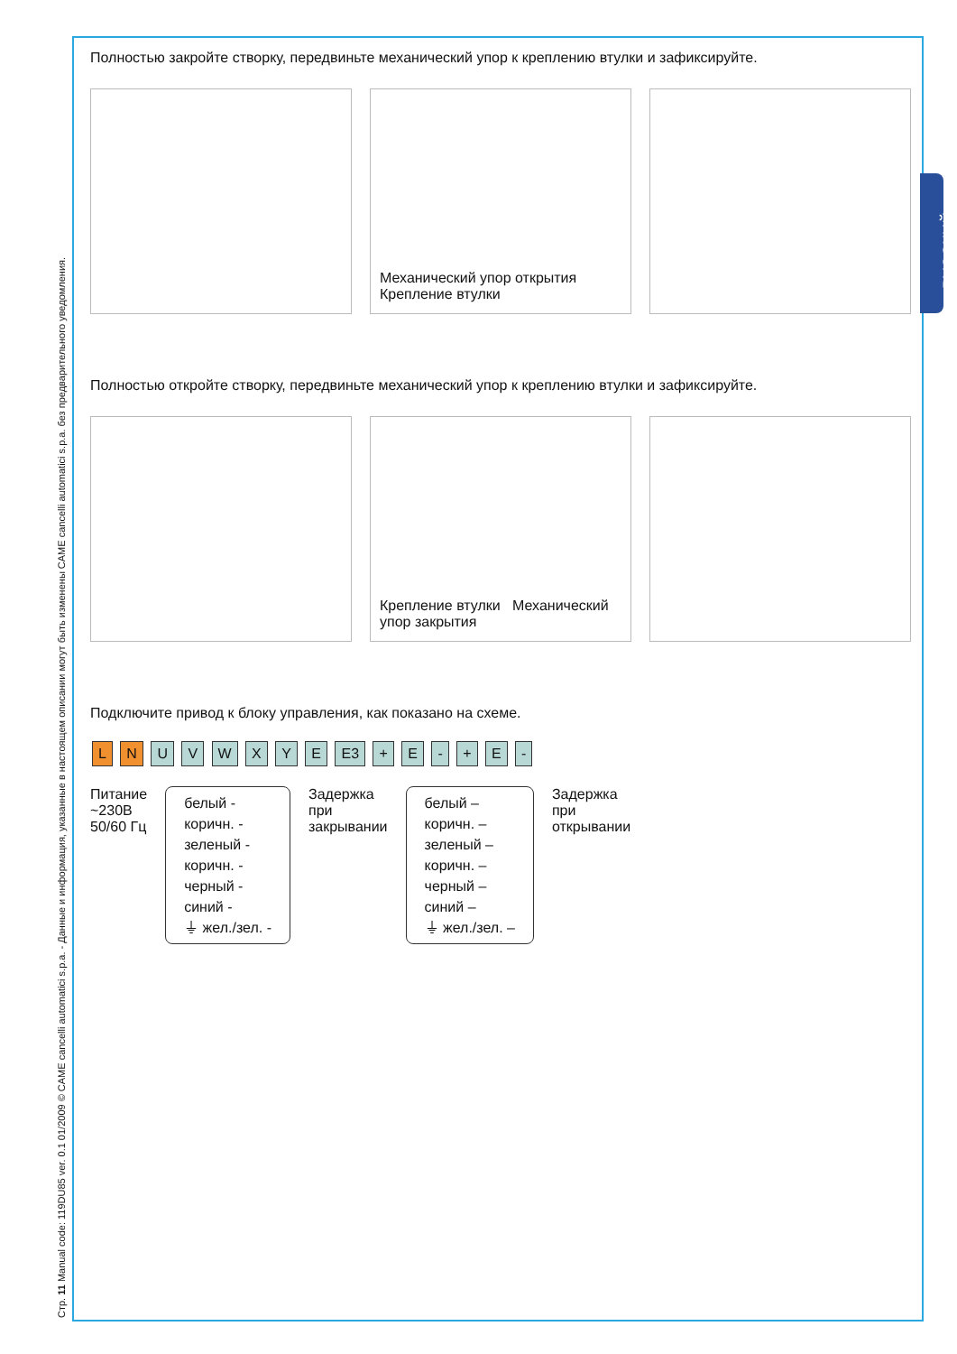Стр. 11 Manual code: 119DU85 ver. 0.1 01/2009 © CAME cancelli automatici s.p.a. - Данные и информация, указанные в настоящем описании могут быть изменены CAME cancelli automatici s.p.a. без предварительного уведомления.
РУССКИЙ
Полностью закройте створку, передвиньте механический упор к креплению втулки и зафиксируйте.
Механический упор открытия Крепление втулки
Полностью откройте створку, передвиньте механический упор к креплению втулки и зафиксируйте.
Крепление втулки Механический упор закрытия
Подключите привод к блоку управления, как показано на схеме.
L N U V W X Y E E3 + E - + E -
Питание
~230В
50/60 Гц
белый -
коричн. -
зеленый -
коричн. -
черный -
синий -
⏚ жел./зел. -
Задержка
при
закрывании
белый –
коричн. –
зеленый –
коричн. –
черный –
синий –
⏚ жел./зел. –
Задержка
при
открывании